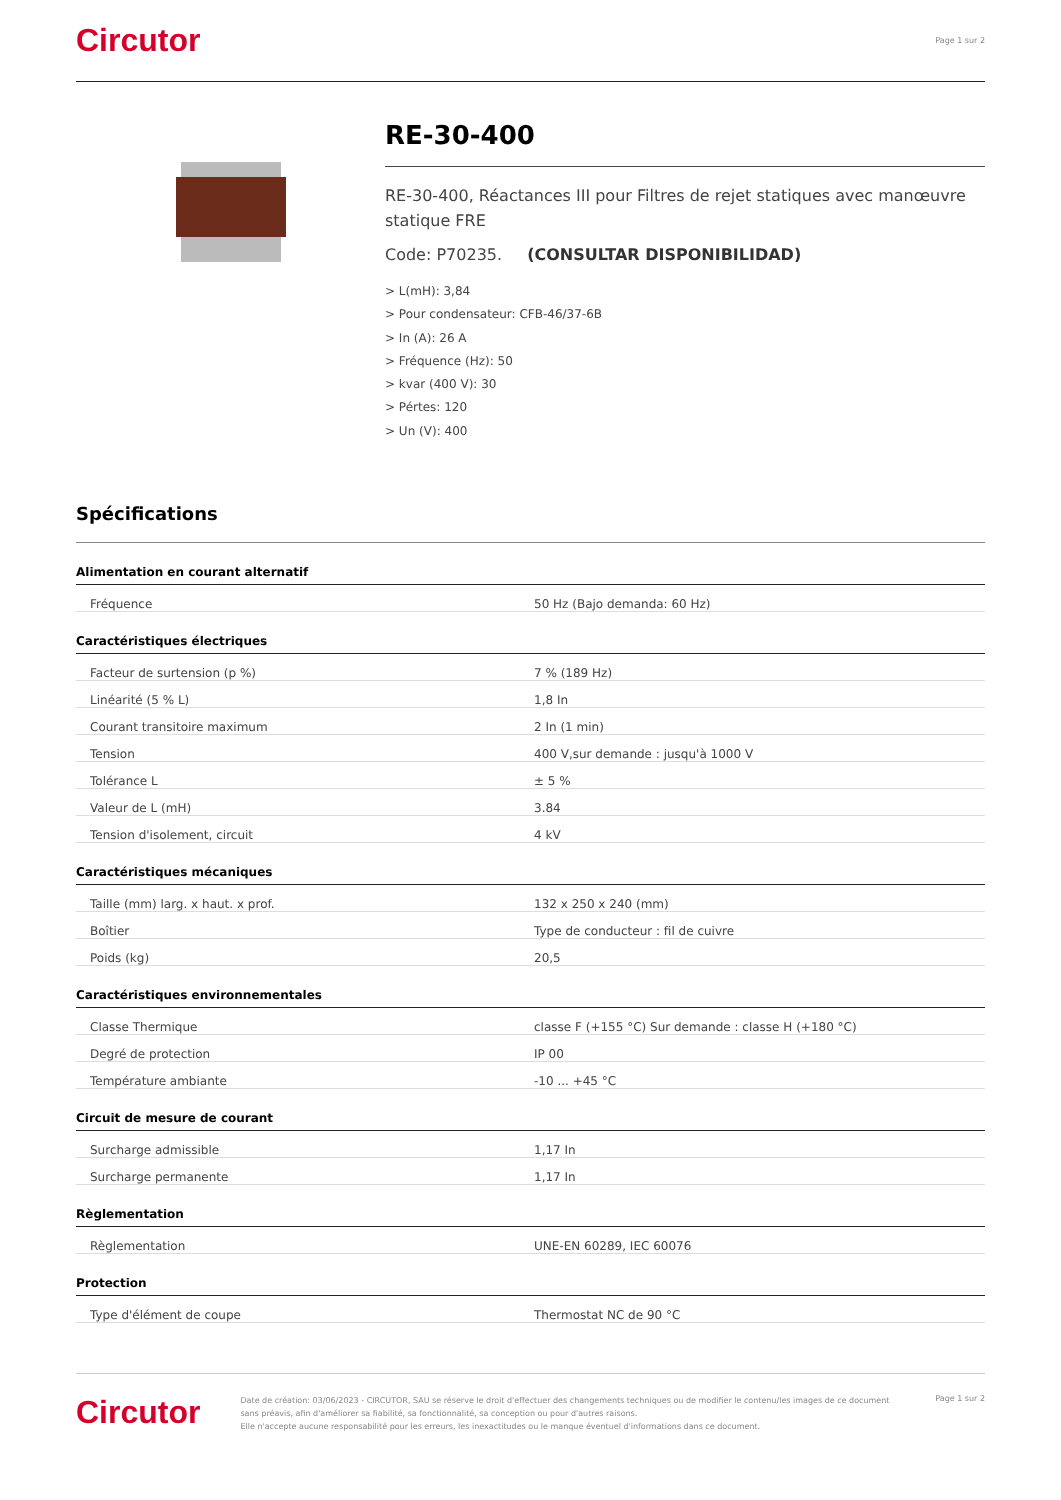Circutor Page 1 sur 2
RE-30-400
RE-30-400, Réactances III pour Filtres de rejet statiques avec manœuvre statique FRE
Code: P70235. (CONSULTAR DISPONIBILIDAD)
> L(mH): 3,84
> Pour condensateur: CFB-46/37-6B
> In (A): 26 A
> Fréquence (Hz): 50
> kvar (400 V): 30
> Pértes: 120
> Un (V): 400
Spécifications
Alimentation en courant alternatif
| Fréquence | 50 Hz (Bajo demanda: 60 Hz) |
Caractéristiques électriques
| Facteur de surtension (p %) | 7 % (189 Hz) |
| Linéarité (5 % L) | 1,8 In |
| Courant transitoire maximum | 2 In (1 min) |
| Tension | 400 V,sur demande : jusqu'à 1000 V |
| Tolérance L | ± 5 % |
| Valeur de L (mH) | 3.84 |
| Tension d'isolement, circuit | 4 kV |
Caractéristiques mécaniques
| Taille (mm) larg. x haut. x prof. | 132 x 250 x 240 (mm) |
| Boîtier | Type de conducteur : fil de cuivre |
| Poids (kg) | 20,5 |
Caractéristiques environnementales
| Classe Thermique | classe F (+155 °C) Sur demande : classe H (+180 °C) |
| Degré de protection | IP 00 |
| Température ambiante | -10 ... +45 °C |
Circuit de mesure de courant
| Surcharge admissible | 1,17 In |
| Surcharge permanente | 1,17 In |
Règlementation
| Règlementation | UNE-EN 60289, IEC 60076 |
Protection
| Type d'élément de coupe | Thermostat NC de 90 °C |
Circutor
Date de création: 03/06/2023 - CIRCUTOR, SAU se réserve le droit d'effectuer des changements techniques ou de modifier le contenu/les images de ce document sans préavis, afin d'améliorer sa fiabilité, sa fonctionnalité, sa conception ou pour d'autres raisons.
Elle n'accepte aucune responsabilité pour les erreurs, les inexactitudes ou le manque éventuel d'informations dans ce document.
Page 1 sur 2